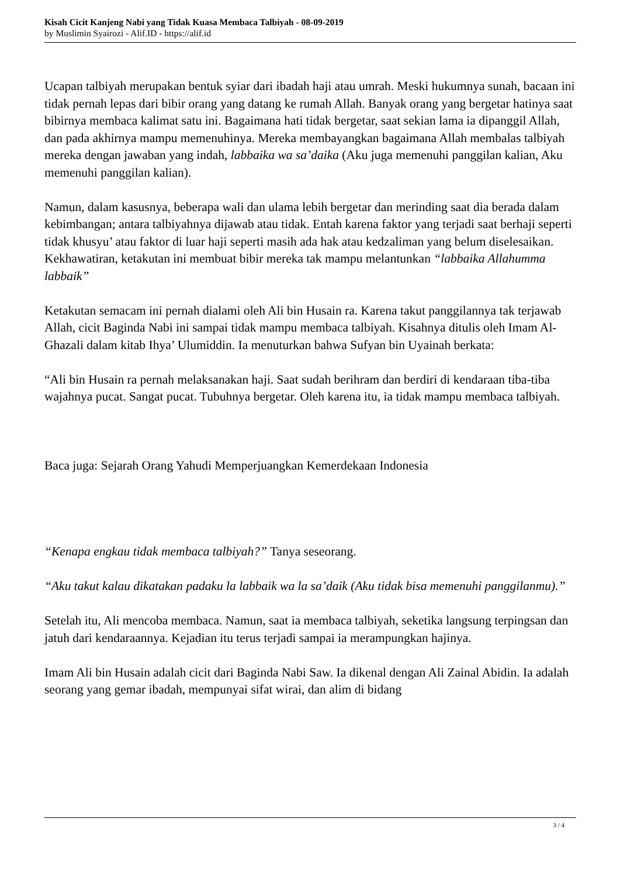Kisah Cicit Kanjeng Nabi yang Tidak Kuasa Membaca Talbiyah - 08-09-2019
by Muslimin Syairozi - Alif.ID - https://alif.id
Ucapan talbiyah merupakan bentuk syiar dari ibadah haji atau umrah. Meski hukumnya sunah, bacaan ini tidak pernah lepas dari bibir orang yang datang ke rumah Allah. Banyak orang yang bergetar hatinya saat bibirnya membaca kalimat satu ini. Bagaimana hati tidak bergetar, saat sekian lama ia dipanggil Allah, dan pada akhirnya mampu memenuhinya. Mereka membayangkan bagaimana Allah membalas talbiyah mereka dengan jawaban yang indah, labbaika wa sa’daika (Aku juga memenuhi panggilan kalian, Aku memenuhi panggilan kalian).
Namun, dalam kasusnya, beberapa wali dan ulama lebih bergetar dan merinding saat dia berada dalam kebimbangan; antara talbiyahnya dijawab atau tidak. Entah karena faktor yang terjadi saat berhaji seperti tidak khusyu’ atau faktor di luar haji seperti masih ada hak atau kedzaliman yang belum diselesaikan. Kekhawatiran, ketakutan ini membuat bibir mereka tak mampu melantunkan “labbaika Allahumma labbaik”
Ketakutan semacam ini pernah dialami oleh Ali bin Husain ra. Karena takut panggilannya tak terjawab Allah, cicit Baginda Nabi ini sampai tidak mampu membaca talbiyah. Kisahnya ditulis oleh Imam Al-Ghazali dalam kitab Ihya’ Ulumiddin. Ia menuturkan bahwa Sufyan bin Uyainah berkata:
“Ali bin Husain ra pernah melaksanakan haji. Saat sudah berihram dan berdiri di kendaraan tiba-tiba wajahnya pucat. Sangat pucat. Tubuhnya bergetar. Oleh karena itu, ia tidak mampu membaca talbiyah.
Baca juga: Sejarah Orang Yahudi Memperjuangkan Kemerdekaan Indonesia
“Kenapa engkau tidak membaca talbiyah?” Tanya seseorang.
“Aku takut kalau dikatakan padaku la labbaik wa la sa’daik (Aku tidak bisa memenuhi panggilanmu).”
Setelah itu, Ali mencoba membaca. Namun, saat ia membaca talbiyah, seketika langsung terpingsan dan jatuh dari kendaraannya. Kejadian itu terus terjadi sampai ia merampungkan hajinya.
Imam Ali bin Husain adalah cicit dari Baginda Nabi Saw. Ia dikenal dengan Ali Zainal Abidin. Ia adalah seorang yang gemar ibadah, mempunyai sifat wirai, dan alim di bidang
3 / 4